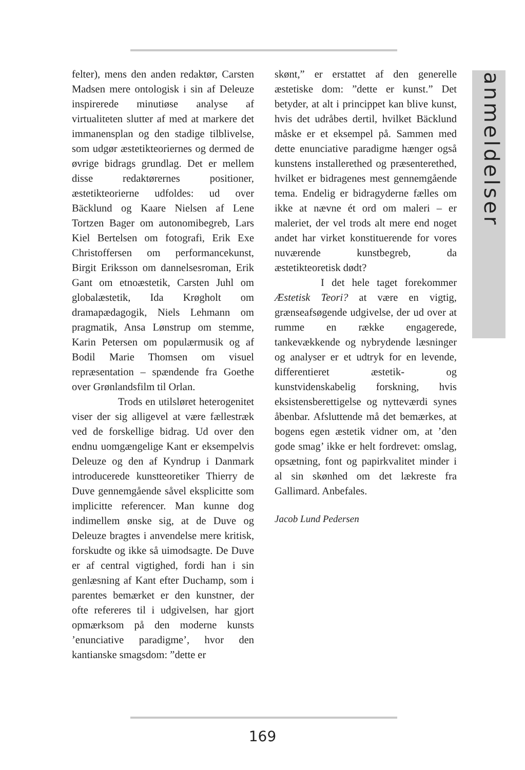anmeldelser
felter), mens den anden redaktør, Carsten Madsen mere ontologisk i sin af Deleuze inspirerede minutiøse analyse af virtualiteten slutter af med at markere det immanensplan og den stadige tilblivelse, som udgør æstetikteoriernes og dermed de øvrige bidrags grundlag. Det er mellem disse redaktørernes positioner, æstetikteorierne udfoldes: ud over Bäcklund og Kaare Nielsen af Lene Tortzen Bager om autonomibegreb, Lars Kiel Bertelsen om fotografi, Erik Exe Christoffersen om performancekunst, Birgit Eriksson om dannelsesroman, Erik Gant om etnoæstetik, Carsten Juhl om globalæstetik, Ida Krøgholt om dramapædagogik, Niels Lehmann om pragmatik, Ansa Lønstrup om stemme, Karin Petersen om populærmusik og af Bodil Marie Thomsen om visuel repræsentation – spændende fra Goethe over Grønlandsfilm til Orlan.
Trods en utilsløret heterogenitet viser der sig alligevel at være fællestræk ved de forskellige bidrag. Ud over den endnu uomgængelige Kant er eksempelvis Deleuze og den af Kyndrup i Danmark introducerede kunstteoretiker Thierry de Duve gennemgående såvel eksplicitte som implicitte referencer. Man kunne dog indimellem ønske sig, at de Duve og Deleuze bragtes i anvendelse mere kritisk, forskudte og ikke så uimodsagte. De Duve er af central vigtighed, fordi han i sin genlæsning af Kant efter Duchamp, som i parentes bemærket er den kunstner, der ofte refereres til i udgivelsen, har gjort opmærksom på den moderne kunsts ’enunciative paradigme’, hvor den kantianske smagsdom: ”dette er
skønt,” er erstattet af den generelle æstetiske dom: ”dette er kunst.” Det betyder, at alt i princippet kan blive kunst, hvis det udråbes dertil, hvilket Bäcklund måske er et eksempel på. Sammen med dette enunciative paradigme hænger også kunstens installerethed og præsenterethed, hvilket er bidragenes mest gennemgående tema. Endelig er bidragyderne fælles om ikke at nævne ét ord om maleri – er maleriet, der vel trods alt mere end noget andet har virket konstituerende for vores nuværende kunstbegreb, da æstetikteoretisk dødt?
I det hele taget forekommer Æstetisk Teori? at være en vigtig, grænseafsøgende udgivelse, der ud over at rumme en række engagerede, tankevækkende og nybrydende læsninger og analyser er et udtryk for en levende, differentieret æstetik- og kunstvidenskabelig forskning, hvis eksistensberettigelse og nytteværdi synes åbenbar. Afsluttende må det bemærkes, at bogens egen æstetik vidner om, at ’den gode smag’ ikke er helt fordrevet: omslag, opsætning, font og papirkvalitet minder i al sin skønhed om det lækreste fra Gallimard. Anbefales.
Jacob Lund Pedersen
169